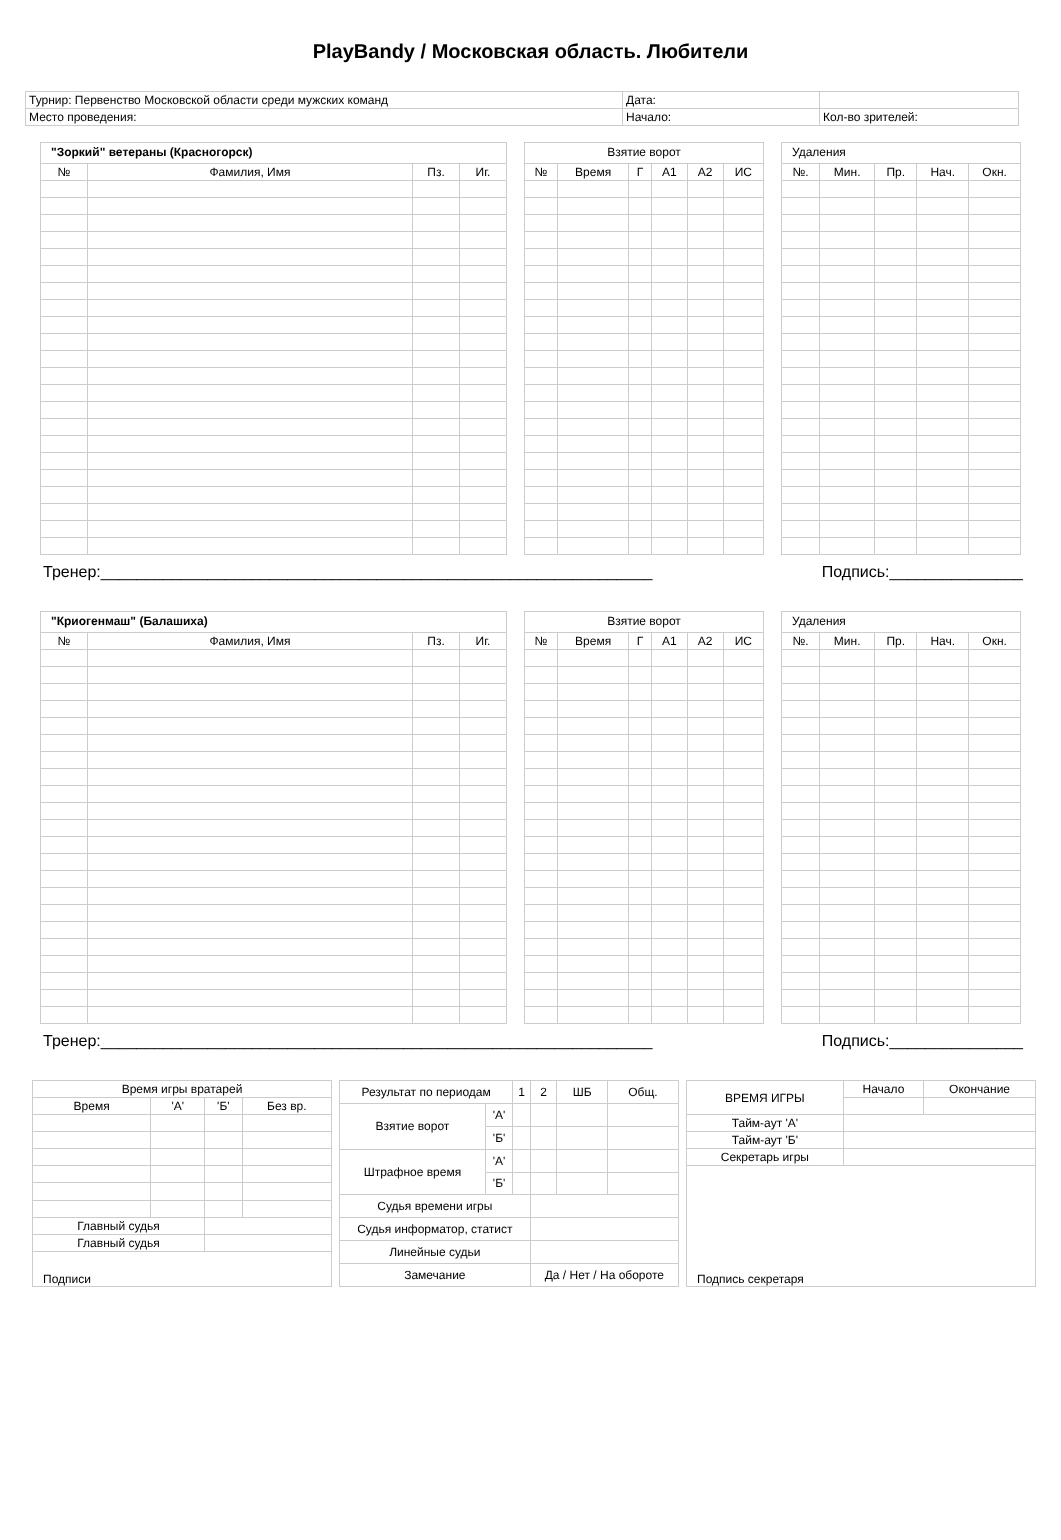PlayBandy / Московская область. Любители
| Турнир: Первенство Московской области среди мужских команд | Дата: | |
| Место проведения: | Начало: | Кол-во зрителей: |
| "Зоркий" ветераны (Красногорск) | | | |
| № | Фамилия, Имя | Пз. | Иг. |
| Взятие ворот | | | | | |
| № | Время | Г | А1 | А2 | ИС |
| Удаления | | | | |
| №. | Мин. | Пр. | Нач. | Окн. |
Тренер:______________________________________________________________ Подпись:_______________
| "Криогенмаш" (Балашиха) | | | |
| № | Фамилия, Имя | Пз. | Иг. |
| Взятие ворот | | | | | |
| № | Время | Г | А1 | А2 | ИС |
| Удаления | | | | |
| №. | Мин. | Пр. | Нач. | Окн. |
Тренер:______________________________________________________________ Подпись:_______________
| Время игры вратарей | | | |
| Время | 'А' | 'Б' | Без вр. |
| Главный судья | | | |
| Главный судья | | | |
| Подписи | | | |
| Результат по периодам | | 1 | 2 | ШБ | Общ. |
| Взятие ворот | 'А' | | | | |
| | 'Б' | | | | |
| Штрафное время | 'А' | | | | |
| | 'Б' | | | | |
| Судья времени игры | | | | | |
| Судья информатор, статист | | | | | |
| Линейные судьи | | | | | |
| Замечание | | | Да / Нет / На обороте | | |
| ВРЕМЯ ИГРЫ | Начало | Окончание |
| Тайм-аут 'А' | | |
| Тайм-аут 'Б' | | |
| Секретарь игры | | |
| Подпись секретаря | | |